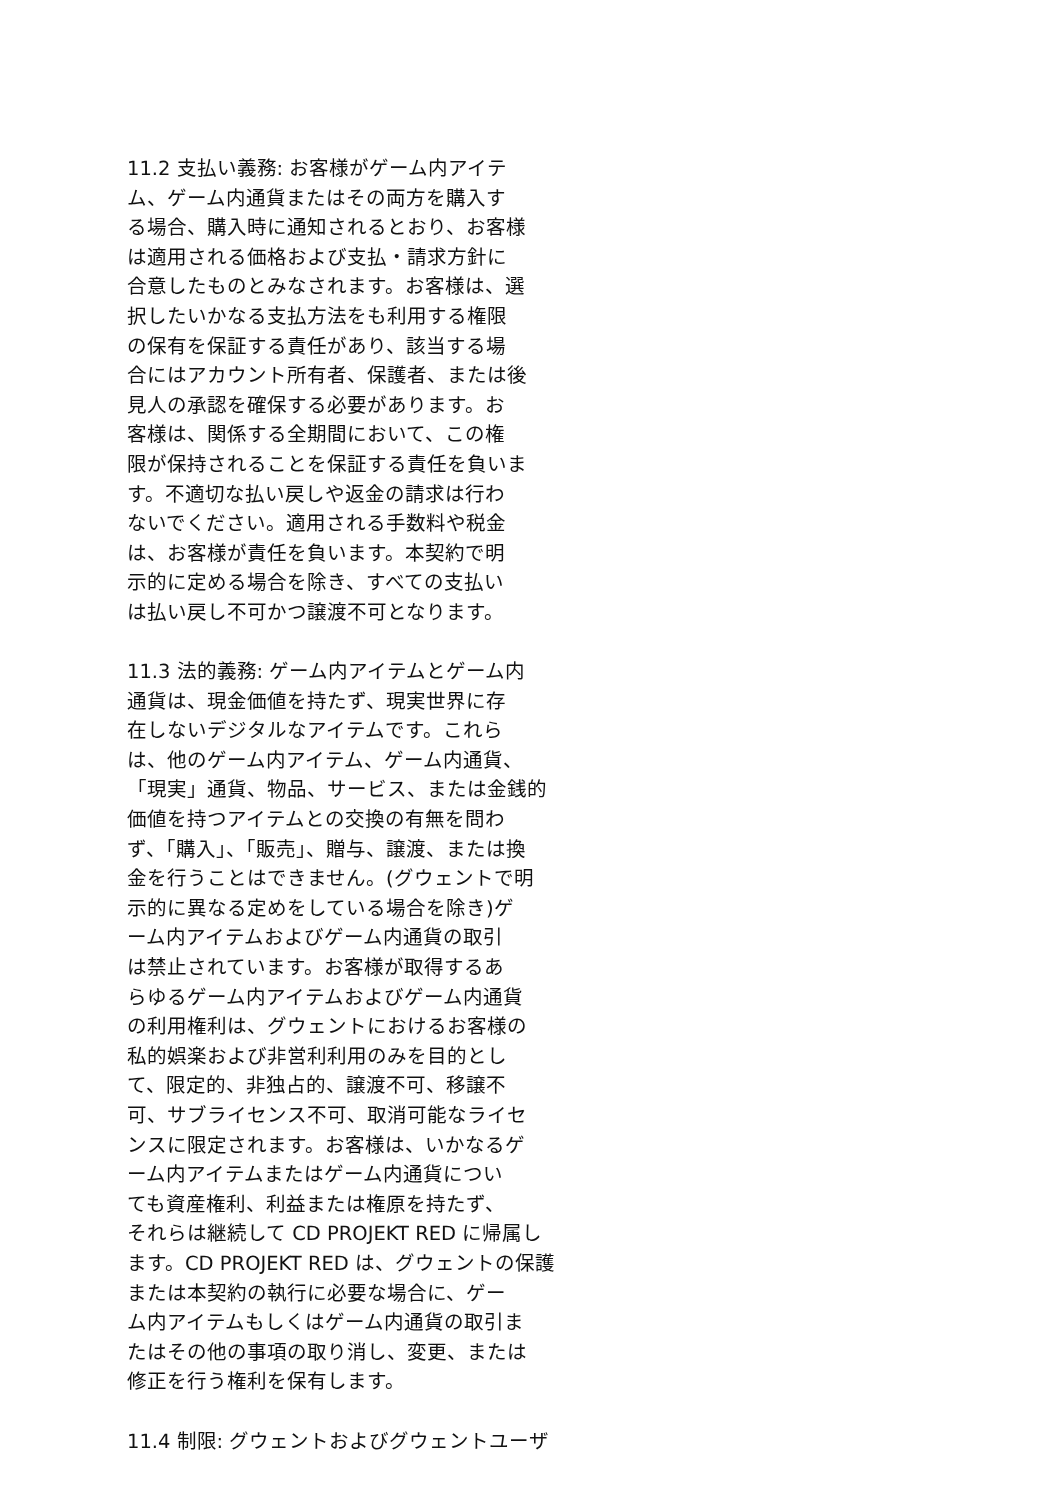11.2 支払い義務: お客様がゲーム内アイテ
ム、ゲーム内通貨またはその両方を購入す
る場合、購入時に通知されるとおり、お客様
は適用される価格および支払・請求方針に
合意したものとみなされます。お客様は、選
択したいかなる支払方法をも利用する権限
の保有を保証する責任があり、該当する場
合にはアカウント所有者、保護者、または後
見人の承認を確保する必要があります。お
客様は、関係する全期間において、この権
限が保持されることを保証する責任を負いま
す。不適切な払い戻しや返金の請求は行わ
ないでください。適用される手数料や税金
は、お客様が責任を負います。本契約で明
示的に定める場合を除き、すべての支払い
は払い戻し不可かつ譲渡不可となります。
11.3 法的義務: ゲーム内アイテムとゲーム内
通貨は、現金価値を持たず、現実世界に存
在しないデジタルなアイテムです。これら
は、他のゲーム内アイテム、ゲーム内通貨、
「現実」通貨、物品、サービス、または金銭的
価値を持つアイテムとの交換の有無を問わ
ず、「購入」、「販売」、贈与、譲渡、または換
金を行うことはできません。(グウェントで明
示的に異なる定めをしている場合を除き)ゲ
ーム内アイテムおよびゲーム内通貨の取引
は禁止されています。お客様が取得するあ
らゆるゲーム内アイテムおよびゲーム内通貨
の利用権利は、グウェントにおけるお客様の
私的娯楽および非営利利用のみを目的とし
て、限定的、非独占的、譲渡不可、移譲不
可、サブライセンス不可、取消可能なライセ
ンスに限定されます。お客様は、いかなるゲ
ーム内アイテムまたはゲーム内通貨につい
ても資産権利、利益または権原を持たず、
それらは継続して CD PROJEKT RED に帰属し
ます。CD PROJEKT RED は、グウェントの保護
または本契約の執行に必要な場合に、ゲー
ム内アイテムもしくはゲーム内通貨の取引ま
たはその他の事項の取り消し、変更、または
修正を行う権利を保有します。
11.4 制限: グウェントおよびグウェントユーザ